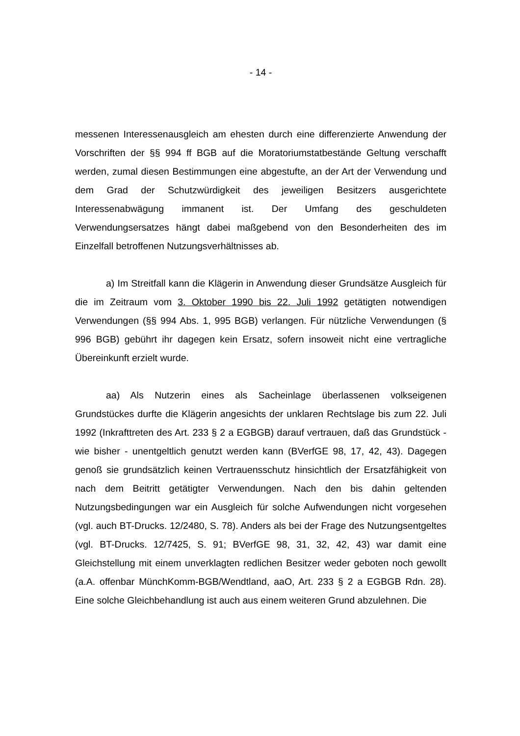- 14 -
messenen Interessenausgleich am ehesten durch eine differenzierte Anwendung der Vorschriften der §§ 994 ff BGB auf die Moratoriumstatbestände Geltung verschafft werden, zumal diesen Bestimmungen eine abgestufte, an der Art der Verwendung und dem Grad der Schutzwürdigkeit des jeweiligen Besitzers ausgerichtete Interessenabwägung immanent ist. Der Umfang des geschuldeten Verwendungsersatzes hängt dabei maßgebend von den Besonderheiten des im Einzelfall betroffenen Nutzungsverhältnisses ab.
a) Im Streitfall kann die Klägerin in Anwendung dieser Grundsätze Ausgleich für die im Zeitraum vom 3. Oktober 1990 bis 22. Juli 1992 getätigten notwendigen Verwendungen (§§ 994 Abs. 1, 995 BGB) verlangen. Für nützliche Verwendungen (§ 996 BGB) gebührt ihr dagegen kein Ersatz, sofern insoweit nicht eine vertragliche Übereinkunft erzielt wurde.
aa) Als Nutzerin eines als Sacheinlage überlassenen volkseigenen Grundstückes durfte die Klägerin angesichts der unklaren Rechtslage bis zum 22. Juli 1992 (Inkrafttreten des Art. 233 § 2 a EGBGB) darauf vertrauen, daß das Grundstück - wie bisher - unentgeltlich genutzt werden kann (BVerfGE 98, 17, 42, 43). Dagegen genoß sie grundsätzlich keinen Vertrauensschutz hinsichtlich der Ersatzfähigkeit von nach dem Beitritt getätigter Verwendungen. Nach den bis dahin geltenden Nutzungsbedingungen war ein Ausgleich für solche Aufwendungen nicht vorgesehen (vgl. auch BT-Drucks. 12/2480, S. 78). Anders als bei der Frage des Nutzungsentgeltes (vgl. BT-Drucks. 12/7425, S. 91; BVerfGE 98, 31, 32, 42, 43) war damit eine Gleichstellung mit einem unverklagten redlichen Besitzer weder geboten noch gewollt (a.A. offenbar MünchKomm-BGB/Wendtland, aaO, Art. 233 § 2 a EGBGB Rdn. 28). Eine solche Gleichbehandlung ist auch aus einem weiteren Grund abzulehnen. Die